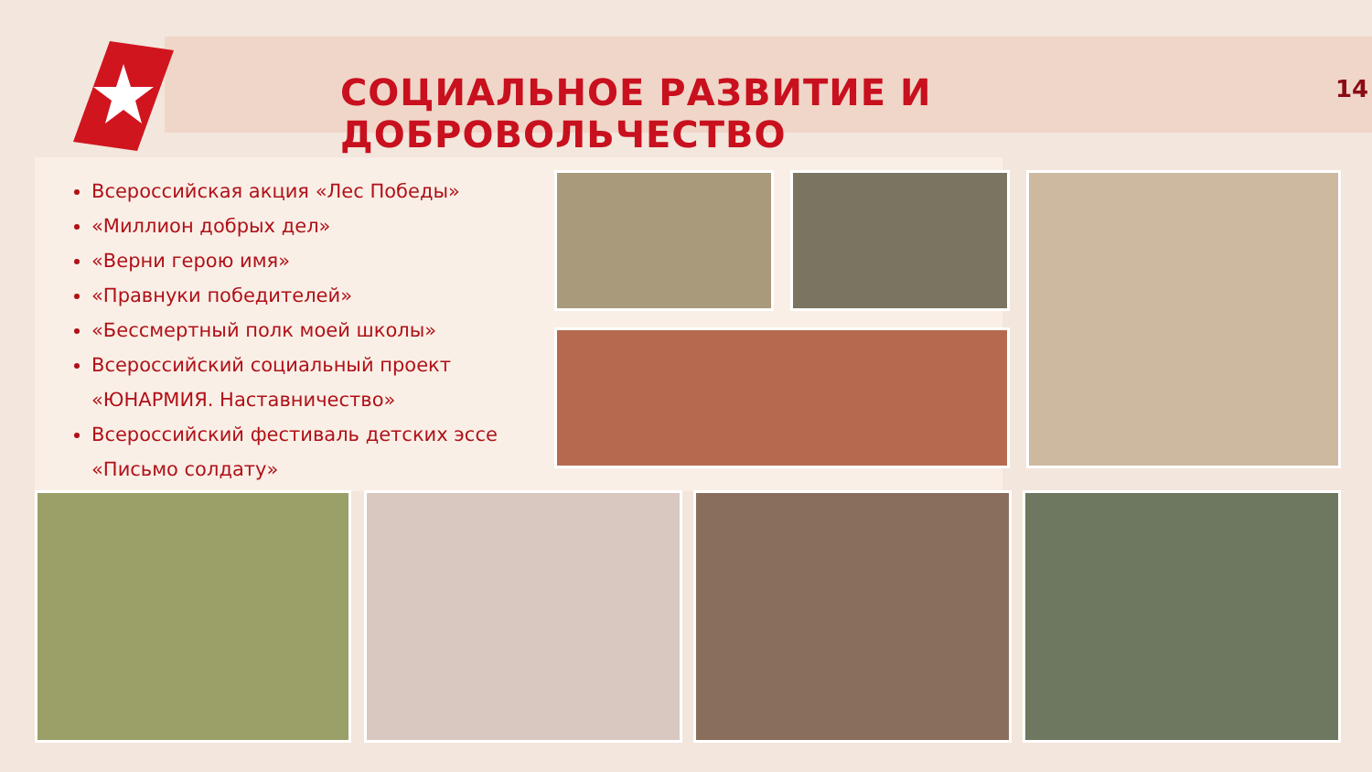СОЦИАЛЬНОЕ РАЗВИТИЕ И ДОБРОВОЛЬЧЕСТВО
14
Всероссийская акция «Лес Победы»
«Миллион добрых дел»
«Верни герою имя»
«Правнуки победителей»
«Бессмертный полк моей школы»
Всероссийский социальный проект «ЮНАРМИЯ. Наставничество»
Всероссийский фестиваль детских эссе «Письмо солдату»